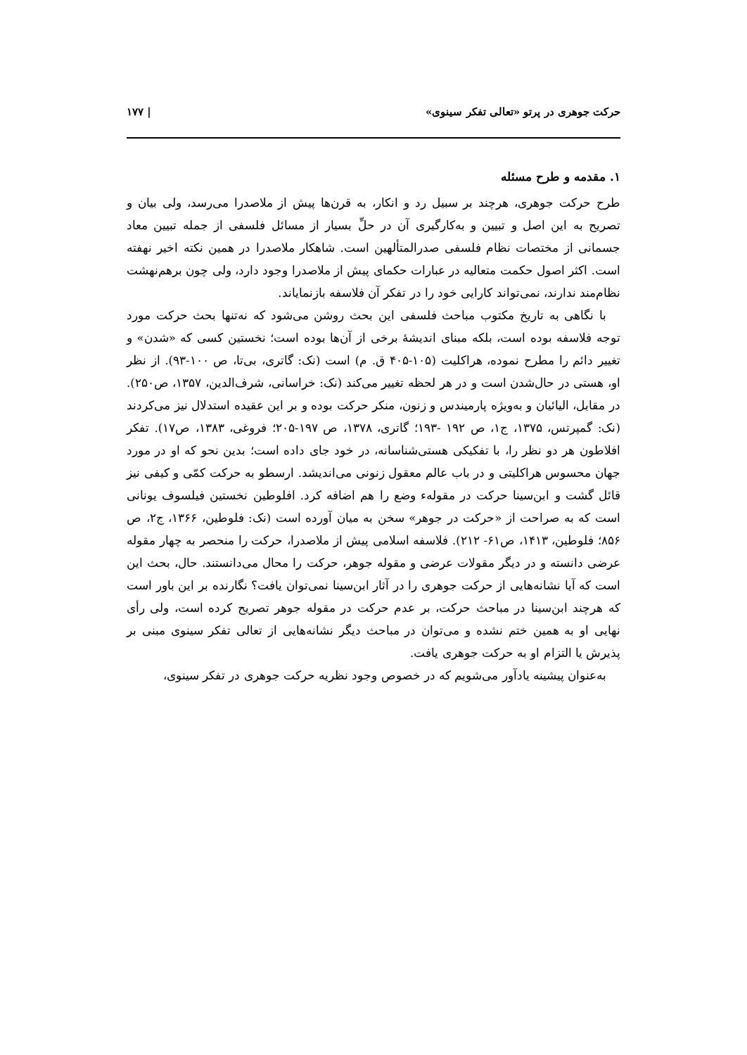حرکت جوهری در پرتو «تعالی تفکر سینوی» | ۱۷۷
۱. مقدمه و طرح مسئله
طرح حرکت جوهری، هرچند بر سبیل رد و انکار، به قرن‌ها پیش از ملاصدرا می‌رسد، ولی بیان و تصریح به این اصل و تبیین و به‌کارگیری آن در حلِّ بسیار از مسائل فلسفی از جمله تبیین معاد جسمانی از مختصات نظام فلسفی صدرالمتألهین است. شاهکار ملاصدرا در همین نکته اخیر نهفته است. اکثر اصول حکمت متعالیه در عبارات حکمای پیش از ملاصدرا وجود دارد، ولی چون برهم‌نهشت نظام‌مند ندارند، نمی‌تواند کارایی خود را در تفکر آن فلاسفه بازنمایاند.
با نگاهی به تاریخ مکتوب مباحث فلسفی این بحث روشن می‌شود که نه‌تنها بحث حرکت مورد توجه فلاسفه بوده است، بلکه مبنای اندیشهٔ برخی از آن‌ها بوده است؛ نخستین کسی که «شدن» و تغییر دائم را مطرح نموده، هراکلیت (۱۰۵-۴۰۵ ق. م) است (نک: گاتری، بی‌تا، ص ۱۰۰-۹۳). از نظر او، هستی در حال‌شدن است و در هر لحظه تغییر می‌کند (نک: خراسانی، شرف‌الدین، ۱۳۵۷، ص۲۵۰). در مقابل، الیائیان و به‌ویژه پارمیندس و زنون، منکر حرکت بوده و بر این عقیده استدلال نیز می‌کردند (نک: گمپرتس، ۱۳۷۵، ج۱، ص ۱۹۲ -۱۹۳؛ گاتری، ۱۳۷۸، ص ۱۹۷-۲۰۵؛ فروغی، ۱۳۸۳، ص۱۷). تفکر افلاطون هر دو نظر را، با تفکیکی هستی‌شناسانه، در خود جای داده است؛ بدین نحو که او در مورد جهان محسوس هراکلیتی و در باب عالم معقول زنونی می‌اندیشد. ارسطو به حرکت کمّی و کیفی نیز قائل گشت و ابن‌سینا حرکت در مقولهء وضع را هم اضافه کرد. افلوطین نخستین فیلسوف یونانی است که به صراحت از «حرکت در جوهر» سخن به میان آورده است (نک: فلوطین، ۱۳۶۶، ج۲، ص ۸۵۶؛ فلوطین، ۱۴۱۳، ص۶۱- ۲۱۲). فلاسفه اسلامی پیش از ملاصدرا، حرکت را منحصر به چهار مقوله عرضی دانسته و در دیگر مقولات عرضی و مقوله جوهر، حرکت را محال می‌دانستند. حال، بحث این است که آیا نشانه‌هایی از حرکت جوهری را در آثار ابن‌سینا نمی‌توان یافت؟ نگارنده بر این باور است که هرچند ابن‌سینا در مباحث حرکت، بر عدم حرکت در مقوله جوهر تصریح کرده است، ولی رأی نهایی او به همین ختم نشده و می‌توان در مباحث دیگر نشانه‌هایی از تعالی تفکر سینوی مبنی بر پذیرش یا التزام او به حرکت جوهری یافت.
به‌عنوان پیشینه یادآور می‌شویم که در خصوص وجود نظریه حرکت جوهری در تفکر سینوی،